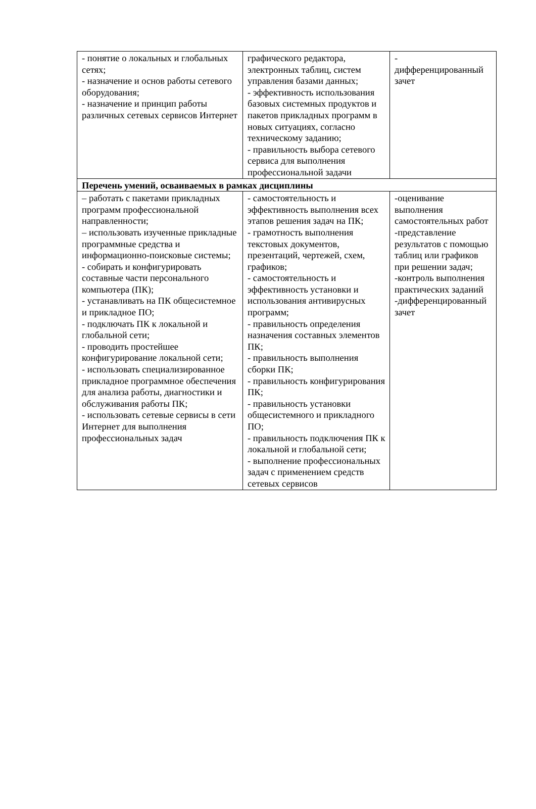| - понятие о локальных и глобальных сетях; - назначение и основ работы сетевого оборудования; - назначение и принцип работы различных сетевых сервисов Интернет | графического редактора, электронных таблиц, систем управления базами данных; - эффективность использования базовых системных продуктов и пакетов прикладных программ в новых ситуациях, согласно техническому заданию; - правильность выбора сетевого сервиса для выполнения профессиональной задачи | - дифференцированный зачет |
| Перечень умений, осваиваемых в рамках дисциплины | | |
| – работать с пакетами прикладных программ профессиональной направленности; – использовать изученные прикладные программные средства и информационно-поисковые системы; - собирать и конфигурировать составные части персонального компьютера (ПК); - устанавливать на ПК общесистемное и прикладное ПО; - подключать ПК к локальной и глобальной сети; - проводить простейшее конфигурирование локальной сети; - использовать специализированное прикладное программное обеспечения для анализа работы, диагностики и обслуживания работы ПК; - использовать сетевые сервисы в сети Интернет для выполнения профессиональных задач | - самостоятельность и эффективность выполнения всех этапов решения задач на ПК; - грамотность выполнения текстовых документов, презентаций, чертежей, схем, графиков; - самостоятельность и эффективность установки и использования антивирусных программ; - правильность определения назначения составных элементов ПК; - правильность выполнения сборки ПК; - правильность конфигурирования ПК; - правильность установки общесистемного и прикладного ПО; - правильность подключения ПК к локальной и глобальной сети; - выполнение профессиональных задач с применением средств сетевых сервисов | -оценивание выполнения самостоятельных работ -представление результатов с помощью таблиц или графиков при решении задач; -контроль выполнения практических заданий -дифференцированный зачет |